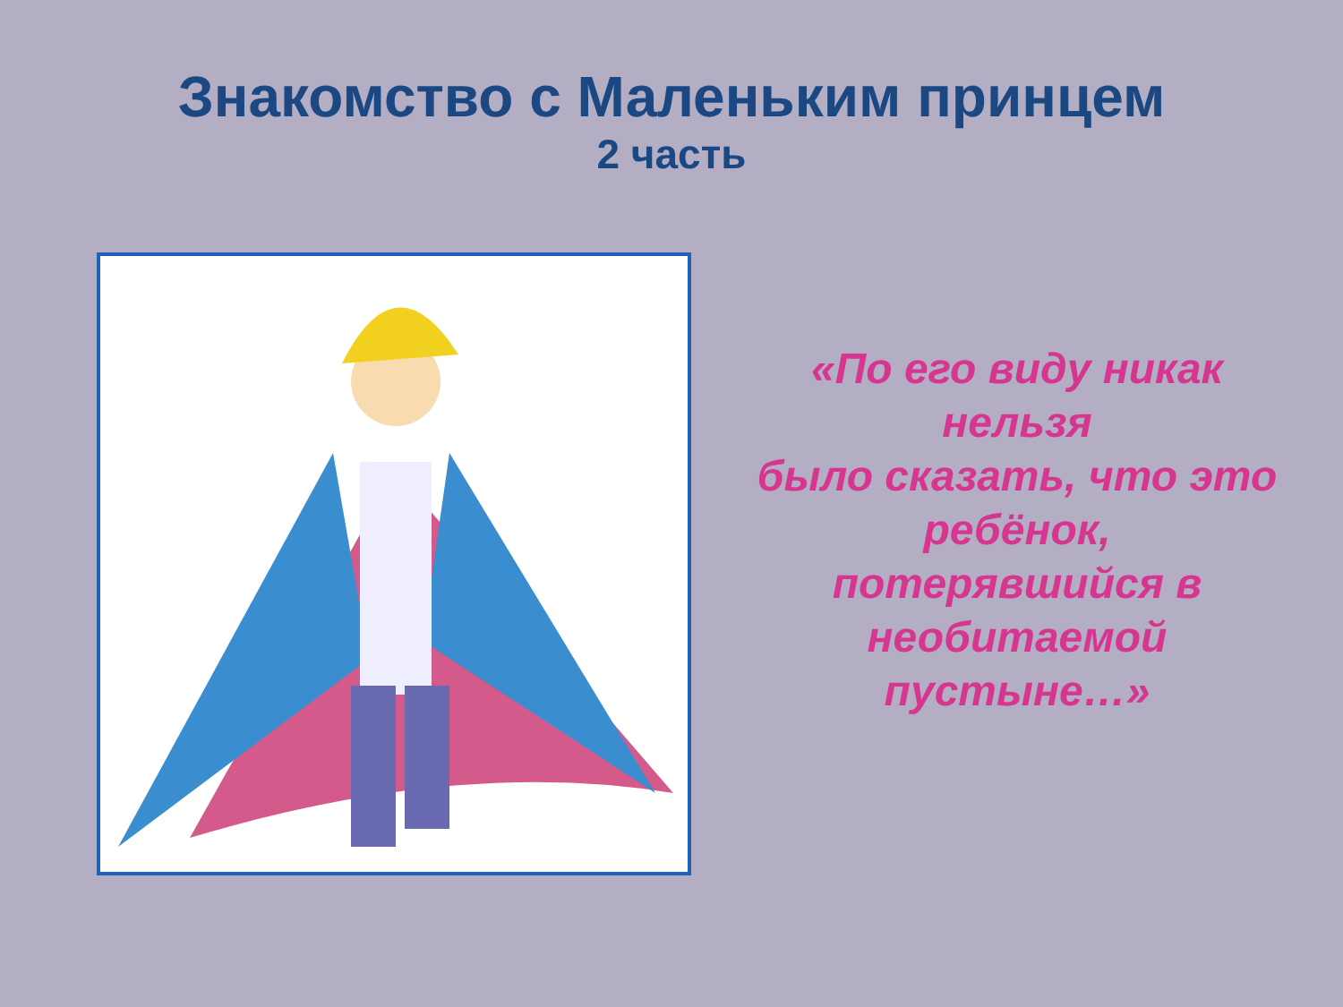Знакомство с Маленьким принцем
2 часть
«По его виду никак
нельзя
было сказать, что это
ребёнок,
потерявшийся в
необитаемой
пустыне…»